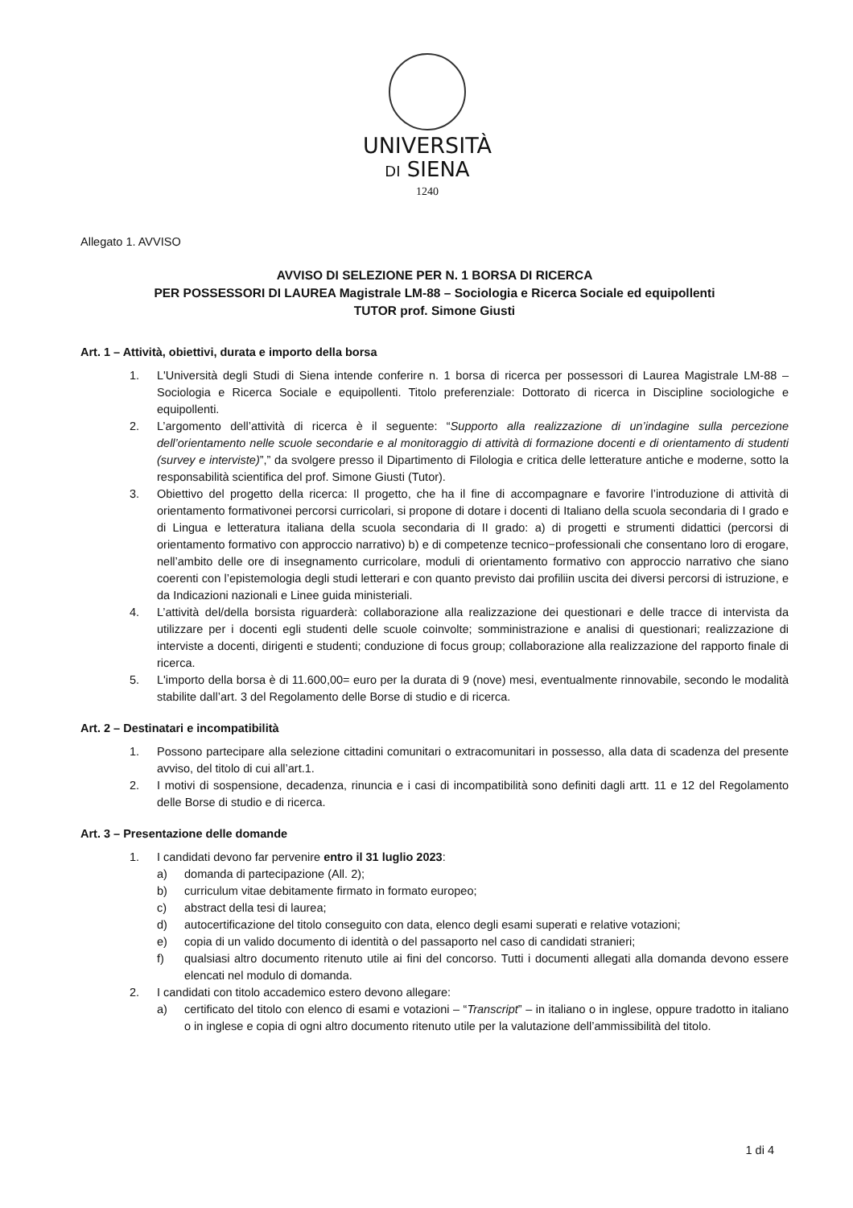UNIVERSITÀ
DI SIENA
1240
Allegato 1. AVVISO
AVVISO DI SELEZIONE PER N. 1 BORSA DI RICERCA
PER POSSESSORI DI LAUREA Magistrale LM-88 – Sociologia e Ricerca Sociale ed equipollenti
TUTOR prof. Simone Giusti
Art. 1 – Attività, obiettivi, durata e importo della borsa
1. L'Università degli Studi di Siena intende conferire n. 1 borsa di ricerca per possessori di Laurea Magistrale LM-88 – Sociologia e Ricerca Sociale e equipollenti. Titolo preferenziale: Dottorato di ricerca in Discipline sociologiche e equipollenti.
2. L’argomento dell’attività di ricerca è il seguente: “Supporto alla realizzazione di un’indagine sulla percezione dell’orientamento nelle scuole secondarie e al monitoraggio di attività di formazione docenti e di orientamento di studenti (survey e interviste)”,” da svolgere presso il Dipartimento di Filologia e critica delle letterature antiche e moderne, sotto la responsabilità scientifica del prof. Simone Giusti (Tutor).
3. Obiettivo del progetto della ricerca: Il progetto, che ha il fine di accompagnare e favorire l’introduzione di attività di orientamento formativonei percorsi curricolari, si propone di dotare i docenti di Italiano della scuola secondaria di I grado e di Lingua e letteratura italiana della scuola secondaria di II grado: a) di progetti e strumenti didattici (percorsi di orientamento formativo con approccio narrativo) b) e di competenze tecnico−professionali che consentano loro di erogare, nell’ambito delle ore di insegnamento curricolare, moduli di orientamento formativo con approccio narrativo che siano coerenti con l’epistemologia degli studi letterari e con quanto previsto dai profiliin uscita dei diversi percorsi di istruzione, e da Indicazioni nazionali e Linee guida ministeriali.
4. L’attività del/della borsista riguarderà: collaborazione alla realizzazione dei questionari e delle tracce di intervista da utilizzare per i docenti egli studenti delle scuole coinvolte; somministrazione e analisi di questionari; realizzazione di interviste a docenti, dirigenti e studenti; conduzione di focus group; collaborazione alla realizzazione del rapporto finale di ricerca.
5. L'importo della borsa è di 11.600,00= euro per la durata di 9 (nove) mesi, eventualmente rinnovabile, secondo le modalità stabilite dall’art. 3 del Regolamento delle Borse di studio e di ricerca.
Art. 2 – Destinatari e incompatibilità
1. Possono partecipare alla selezione cittadini comunitari o extracomunitari in possesso, alla data di scadenza del presente avviso, del titolo di cui all’art.1.
2. I motivi di sospensione, decadenza, rinuncia e i casi di incompatibilità sono definiti dagli artt. 11 e 12 del Regolamento delle Borse di studio e di ricerca.
Art. 3 – Presentazione delle domande
1. I candidati devono far pervenire entro il 31 luglio 2023:
a) domanda di partecipazione (All. 2);
b) curriculum vitae debitamente firmato in formato europeo;
c) abstract della tesi di laurea;
d) autocertificazione del titolo conseguito con data, elenco degli esami superati e relative votazioni;
e) copia di un valido documento di identità o del passaporto nel caso di candidati stranieri;
f) qualsiasi altro documento ritenuto utile ai fini del concorso. Tutti i documenti allegati alla domanda devono essere elencati nel modulo di domanda.
2. I candidati con titolo accademico estero devono allegare:
a) certificato del titolo con elenco di esami e votazioni – “Transcript” – in italiano o in inglese, oppure tradotto in italiano o in inglese e copia di ogni altro documento ritenuto utile per la valutazione dell’ammissibilità del titolo.
1 di 4